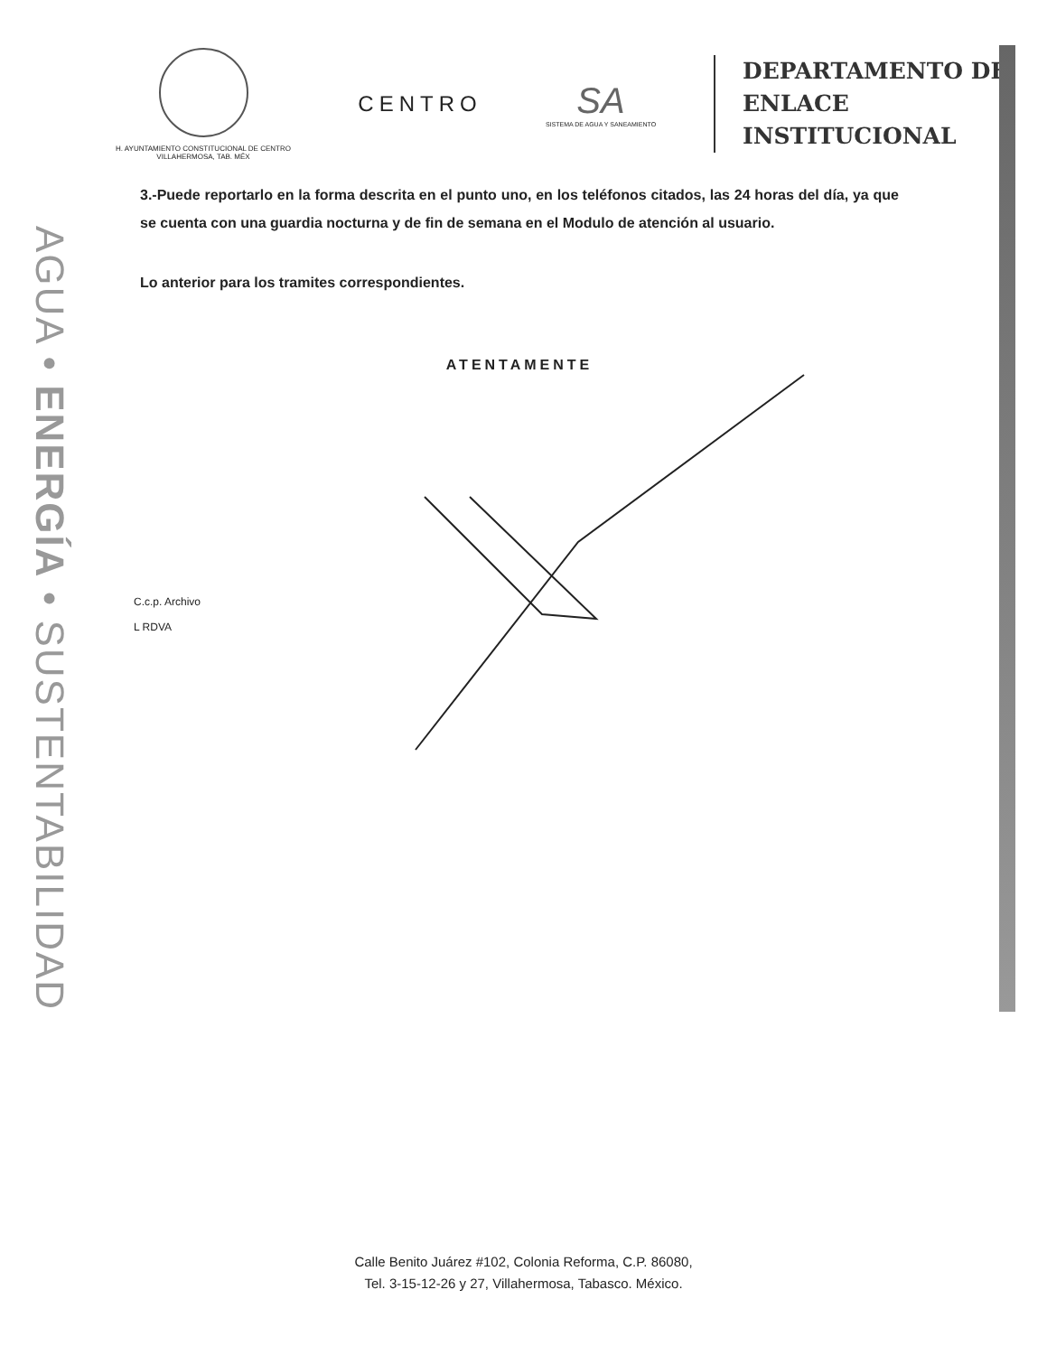AGUA • ENERGÍA • SUSTENTABILIDAD
H. AYUNTAMIENTO CONSTITUCIONAL DE CENTRO
VILLAHERMOSA, TAB. MÉX
CENTRO
SA
SISTEMA DE AGUA Y SANEAMIENTO
DEPARTAMENTO DE
ENLACE
INSTITUCIONAL
3.-Puede reportarlo en la forma descrita en el punto uno, en los teléfonos citados, las 24 horas del día, ya que se cuenta con una guardia nocturna y de fin de semana en el Modulo de atención al usuario.
Lo anterior para los tramites correspondientes.
ATENTAMENTE
C.c.p. Archivo
L RDVA
Calle Benito Juárez #102, Colonia Reforma, C.P. 86080,
Tel. 3-15-12-26 y 27, Villahermosa, Tabasco. México.